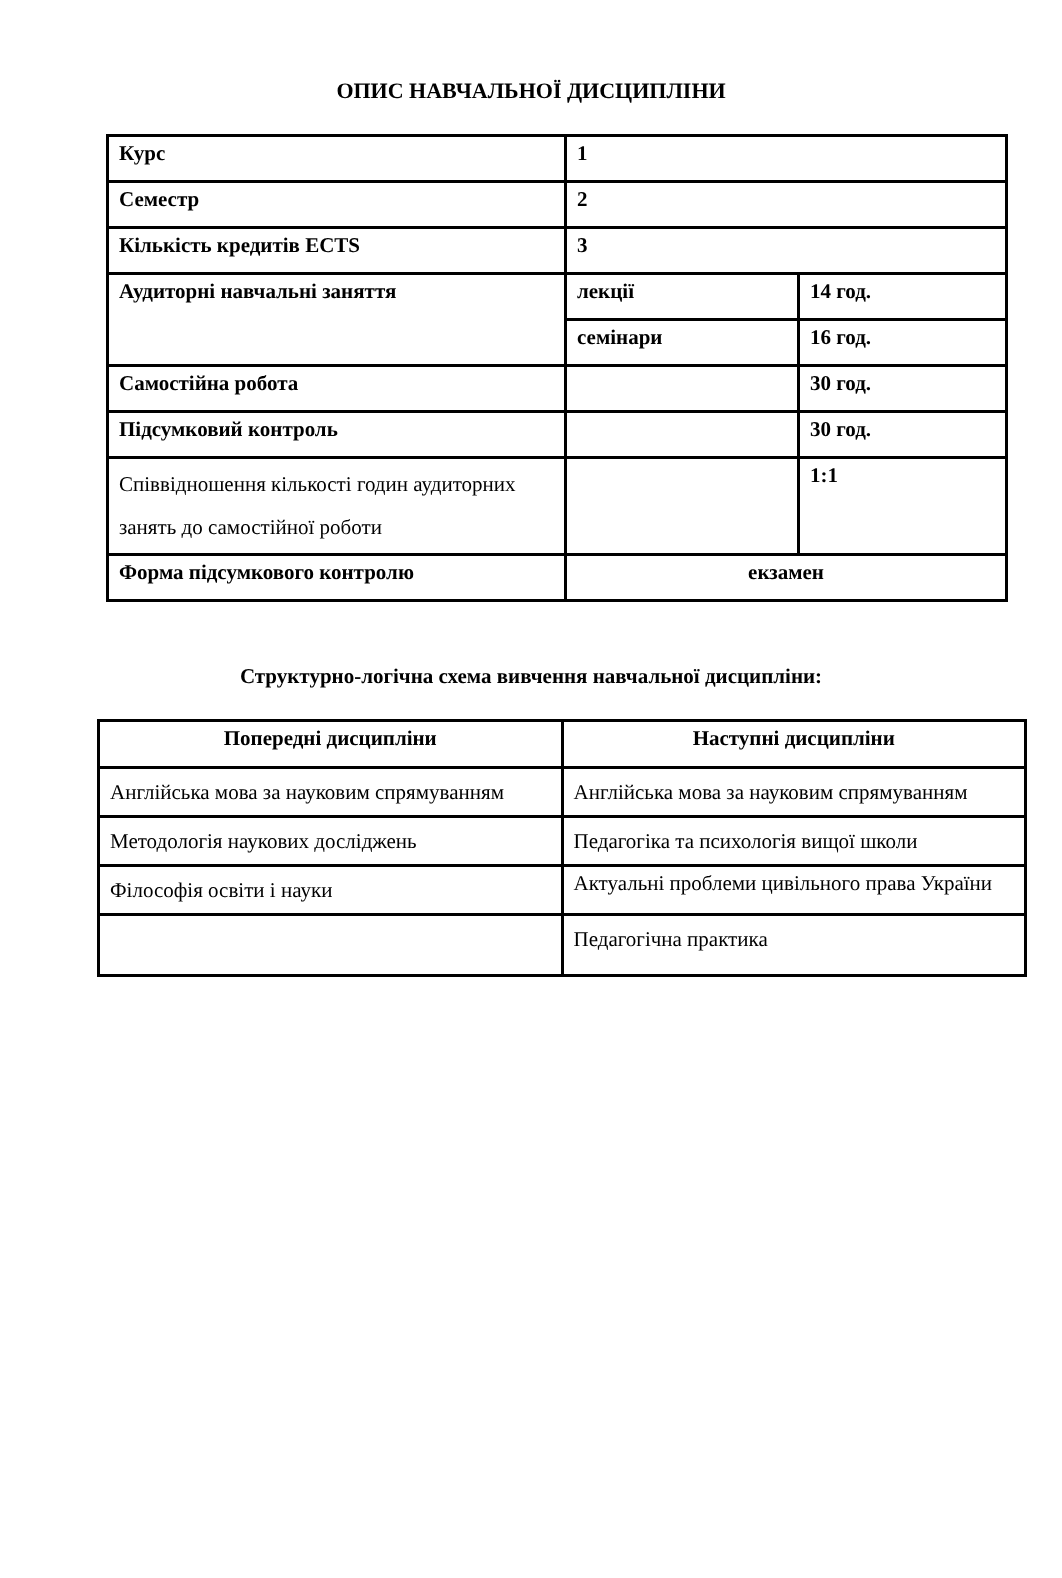ОПИС НАВЧАЛЬНОЇ ДИСЦИПЛІНИ
| Курс | 1 | |
| Семестр | 2 | |
| Кількість кредитів ECTS | 3 | |
| Аудиторні навчальні заняття | лекції | 14 год. |
| | семінари | 16 год. |
| Самостійна робота | | 30 год. |
| Підсумковий контроль | | 30 год. |
| Співвідношення кількості годин аудиторних занять до самостійної роботи | | 1:1 |
| Форма підсумкового контролю | екзамен | |
Структурно-логічна схема вивчення навчальної дисципліни:
| Попередні дисципліни | Наступні дисципліни |
| --- | --- |
| Англійська мова за науковим спрямуванням | Англійська мова за науковим спрямуванням |
| Методологія наукових досліджень | Педагогіка та психологія вищої школи |
| Філософія освіти і науки | Актуальні проблеми цивільного права України |
| | Педагогічна практика |